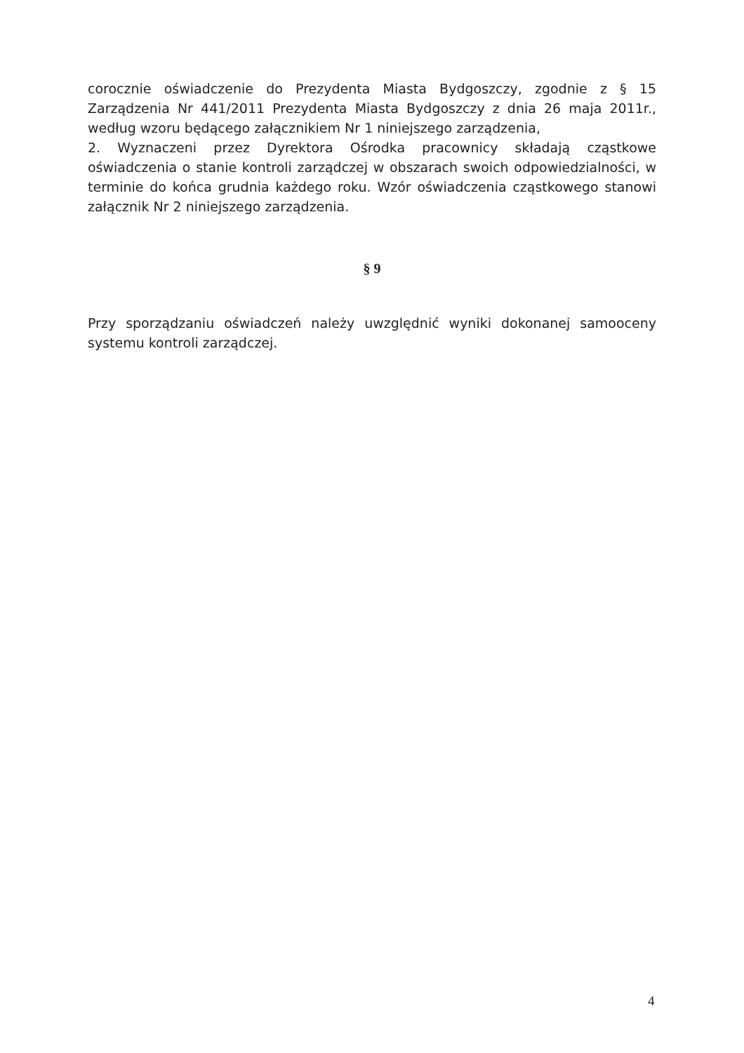corocznie oświadczenie do Prezydenta Miasta Bydgoszczy, zgodnie z § 15 Zarządzenia Nr 441/2011 Prezydenta Miasta Bydgoszczy z dnia 26 maja 2011r., według wzoru będącego załącznikiem Nr 1 niniejszego zarządzenia,
2. Wyznaczeni przez Dyrektora Ośrodka pracownicy składają cząstkowe oświadczenia o stanie kontroli zarządczej w obszarach swoich odpowiedzialności, w terminie do końca grudnia każdego roku. Wzór oświadczenia cząstkowego stanowi załącznik Nr 2 niniejszego zarządzenia.
§ 9
Przy sporządzaniu oświadczeń należy uwzględnić wyniki dokonanej samooceny systemu kontroli zarządczej.
4